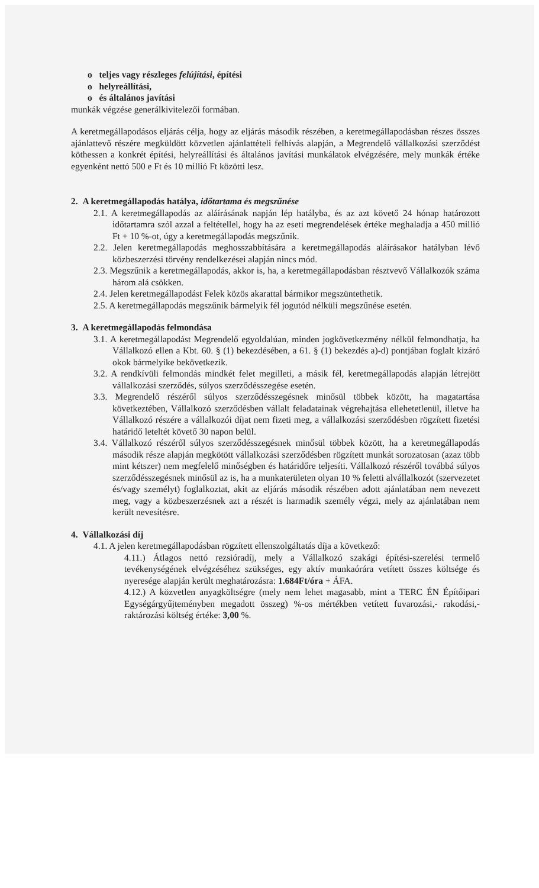o teljes vagy részleges felújítási, építési
o helyreállítási,
o és általános javítási
munkák végzése generálkivitelezői formában.
A keretmegállapodásos eljárás célja, hogy az eljárás második részében, a keretmegállapodásban részes összes ajánlattevő részére megküldött közvetlen ajánlattételi felhívás alapján, a Megrendelő vállalkozási szerződést köthessen a konkrét építési, helyreállítási és általános javítási munkálatok elvégzésére, mely munkák értéke egyenként nettó 500 e Ft és 10 millió Ft közötti lesz.
2. A keretmegállapodás hatálya, időtartama és megszűnése
2.1. A keretmegállapodás az aláírásának napján lép hatályba, és az azt követő 24 hónap határozott időtartamra szól azzal a feltétellel, hogy ha az eseti megrendelések értéke meghaladja a 450 millió Ft + 10 %-ot, úgy a keretmegállapodás megszűnik.
2.2. Jelen keretmegállapodás meghosszabbítására a keretmegállapodás aláírásakor hatályban lévő közbeszerzési törvény rendelkezései alapján nincs mód.
2.3. Megszűnik a keretmegállapodás, akkor is, ha, a keretmegállapodásban résztvevő Vállalkozók száma három alá csökken.
2.4. Jelen keretmegállapodást Felek közös akarattal bármikor megszüntethetik.
2.5. A keretmegállapodás megszűnik bármelyik fél jogutód nélküli megszűnése esetén.
3. A keretmegállapodás felmondása
3.1. A keretmegállapodást Megrendelő egyoldalúan, minden jogkövetkezmény nélkül felmondhatja, ha Vállalkozó ellen a Kbt. 60. § (1) bekezdésében, a 61. § (1) bekezdés a)-d) pontjában foglalt kizáró okok bármelyike bekövetkezik.
3.2. A rendkívüli felmondás mindkét felet megilleti, a másik fél, keretmegállapodás alapján létrejött vállalkozási szerződés, súlyos szerződésszegése esetén.
3.3. Megrendelő részéről súlyos szerződésszegésnek minősül többek között, ha magatartása következtében, Vállalkozó szerződésben vállalt feladatainak végrehajtása ellehetetlenül, illetve ha Vállalkozó részére a vállalkozói díjat nem fizeti meg, a vállalkozási szerződésben rögzített fizetési határidő leteltét követő 30 napon belül.
3.4. Vállalkozó részéről súlyos szerződésszegésnek minősül többek között, ha a keretmegállapodás második része alapján megkötött vállalkozási szerződésben rögzített munkát sorozatosan (azaz több mint kétszer) nem megfelelő minőségben és határidőre teljesíti. Vállalkozó részéről továbbá súlyos szerződésszegésnek minősül az is, ha a munkaterületen olyan 10 % feletti alvállalkozót (szervezetet és/vagy személyt) foglalkoztat, akit az eljárás második részében adott ajánlatában nem nevezett meg, vagy a közbeszerzésnek azt a részét is harmadik személy végzi, mely az ajánlatában nem került nevesítésre.
4. Vállalkozási díj
4.1. A jelen keretmegállapodásban rögzített ellenszolgáltatás díja a következő:
4.11.) Átlagos nettó rezsióradíj, mely a Vállalkozó szakági építési-szerelési termelő tevékenységének elvégzéséhez szükséges, egy aktív munkaórára vetített összes költsége és nyeresége alapján került meghatározásra: 1.684Ft/óra + ÁFA.
4.12.) A közvetlen anyagköltségre (mely nem lehet magasabb, mint a TERC ÉN Építőipari Egységárgyűjteményben megadott összeg) %-os mértékben vetített fuvarozási,- rakodási,- raktározási költség értéke: 3,00 %.